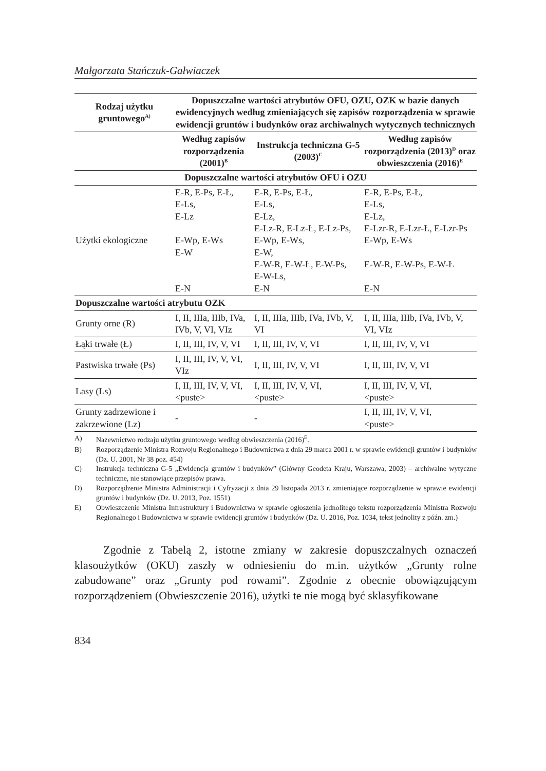Małgorzata Stańczuk-Gałwiaczek
| Rodzaj użytku gruntowego<sup>A)</sup> | Dopuszczalne wartości atrybutów OFU, OZU, OZK w bazie danych ewidencyjnych według zmieniających się zapisów rozporządzenia w sprawie ewidencji gruntów i budynków oraz archiwalnych wytycznych technicznych | | |
| --- | --- | --- | --- |
| | Według zapisów rozporządzenia (2001)<sup>B</sup> | Instrukcja techniczna G-5 (2003)<sup>C</sup> | Według zapisów rozporządzenia (2013)<sup>D</sup> oraz obwieszczenia (2016)<sup>E</sup> |
| Dopuszczalne wartości atrybutów OFU i OZU | | | |
| Użytki ekologiczne | E-R, E-Ps, E-Ł, E-Ls, E-Lz E-Wp, E-Ws E-W E-N | E-R, E-Ps, E-Ł, E-Ls, E-Lz, E-Lz-R, E-Lz-Ł, E-Lz-Ps, E-Wp, E-Ws, E-W, E-W-R, E-W-Ł, E-W-Ps, E-W-Ls, E-N | E-R, E-Ps, E-Ł, E-Ls, E-Lz, E-Lzr-R, E-Lzr-Ł, E-Lzr-Ps E-Wp, E-Ws E-W-R, E-W-Ps, E-W-Ł E-N |
| Dopuszczalne wartości atrybutu OZK | | | |
| Grunty orne (R) | I, II, IIIa, IIIb, IVa, IVb, V, VI, VIz | I, II, IIIa, IIIb, IVa, IVb, V, VI | I, II, IIIa, IIIb, IVa, IVb, V, VI, VIz |
| Łąki trwałe (Ł) | I, II, III, IV, V, VI | I, II, III, IV, V, VI | I, II, III, IV, V, VI |
| Pastwiska trwałe (Ps) | I, II, III, IV, V, VI, VIz | I, II, III, IV, V, VI | I, II, III, IV, V, VI |
| Lasy (Ls) | I, II, III, IV, V, VI, <puste> | I, II, III, IV, V, VI, <puste> | I, II, III, IV, V, VI, <puste> |
| Grunty zadrzewione i zakrzewione (Lz) | - | - | I, II, III, IV, V, VI, <puste> |
A) Nazewnictwo rodzaju użytku gruntowego według obwieszczenia (2016)<sup>E</sup>.
B) Rozporządzenie Ministra Rozwoju Regionalnego i Budownictwa z dnia 29 marca 2001 r. w sprawie ewidencji gruntów i budynków (Dz. U. 2001, Nr 38 poz. 454)
C) Instrukcja techniczna G-5 „Ewidencja gruntów i budynków” (Główny Geodeta Kraju, Warszawa, 2003) – archiwalne wytyczne techniczne, nie stanowiące przepisów prawa.
D) Rozporządzenie Ministra Administracji i Cyfryzacji z dnia 29 listopada 2013 r. zmieniające rozporządzenie w sprawie ewidencji gruntów i budynków (Dz. U. 2013, Poz. 1551)
E) Obwieszczenie Ministra Infrastruktury i Budownictwa w sprawie ogłoszenia jednolitego tekstu rozporządzenia Ministra Rozwoju Regionalnego i Budownictwa w sprawie ewidencji gruntów i budynków (Dz. U. 2016, Poz. 1034, tekst jednolity z późn. zm.)
Zgodnie z Tabelą 2, istotne zmiany w zakresie dopuszczalnych oznaczeń klasoużytków (OKU) zaszły w odniesieniu do m.in. użytków „Grunty rolne zabudowane” oraz „Grunty pod rowami”. Zgodnie z obecnie obowiązującym rozporządzeniem (Obwieszczenie 2016), użytki te nie mogą być sklasyfikowane
834